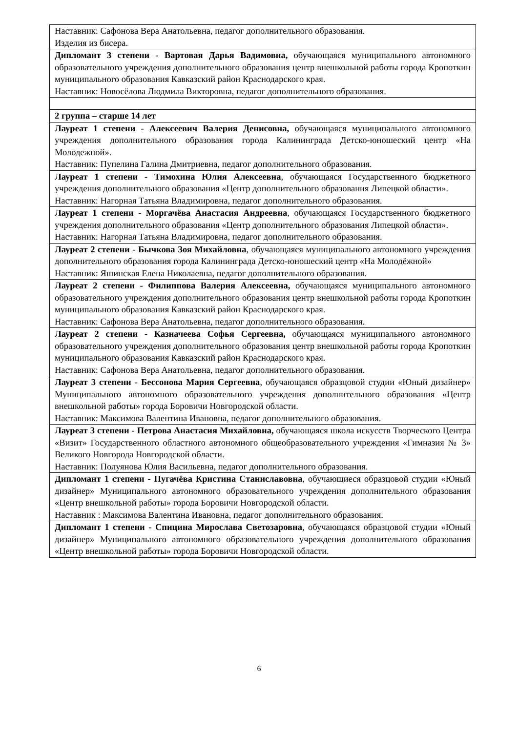| Наставник: Сафонова Вера Анатольевна, педагог дополнительного образования. Изделия из бисера. |
| Дипломант 3 степени - Вартовая Дарья Вадимовна, обучающаяся муниципального автономного образовательного учреждения дополнительного образования центр внешкольной работы города Кропоткин муниципального образования Кавказский район Краснодарского края. Наставник: Новосёлова Людмила Викторовна, педагог дополнительного образования. |
| 2 группа – старше 14 лет |
| Лауреат 1 степени - Алексеевич Валерия Денисовна, обучающаяся муниципального автономного учреждения дополнительного образования города Калининграда Детско-юношеский центр «На Молодежной». Наставник: Пупелина Галина Дмитриевна, педагог дополнительного образования. |
| Лауреат 1 степени - Тимохина Юлия Алексеевна , обучающаяся Государственного бюджетного учреждения дополнительного образования «Центр дополнительного образования Липецкой области». Наставник: Нагорная Татьяна Владимировна, педагог дополнительного образования. |
| Лауреат 1 степени - Моргачёва Анастасия Андреевна , обучающаяся Государственного бюджетного учреждения дополнительного образования «Центр дополнительного образования Липецкой области». Наставник: Нагорная Татьяна Владимировна, педагог дополнительного образования. |
| Лауреат 2 степени - Бычкова Зоя Михайловна , обучающаяся муниципального автономного учреждения дополнительного образования города Калининграда Детско-юношеский центр «На Молодёжной» Наставник: Яшинская Елена Николаевна, педагог дополнительного образования. |
| Лауреат 2 степени - Филиппова Валерия Алексеевна, обучающаяся муниципального автономного образовательного учреждения дополнительного образования центр внешкольной работы города Кропоткин муниципального образования Кавказский район Краснодарского края. Наставник: Сафонова Вера Анатольевна, педагог дополнительного образования. |
| Лауреат 2 степени - Казначеева Софья Сергеевна, обучающаяся муниципального автономного образовательного учреждения дополнительного образования центр внешкольной работы города Кропоткин муниципального образования Кавказский район Краснодарского края. Наставник: Сафонова Вера Анатольевна, педагог дополнительного образования. |
| Лауреат 3 степени - Бессонова Мария Сергеевна , обучающаяся образцовой студии «Юный дизайнер» Муниципального автономного образовательного учреждения дополнительного образования «Центр внешкольной работы» города Боровичи Новгородской области. Наставник: Максимова Валентина Ивановна, педагог дополнительного образования. |
| Лауреат 3 степени - Петрова Анастасия Михайловна, обучающаяся школа искусств Творческого Центра «Визит» Государственного областного автономного общеобразовательного учреждения «Гимназия № 3» Великого Новгорода Новгородской области. Наставник: Полуянова Юлия Васильевна, педагог дополнительного образования. |
| Дипломант 1 степени - Пугачёва Кристина Станиславовна , обучающиеся образцовой студии «Юный дизайнер» Муниципального автономного образовательного учреждения дополнительного образования «Центр внешкольной работы» города Боровичи Новгородской области. Наставник : Максимова Валентина Ивановна, педагог дополнительного образования. |
| Дипломант 1 степени - Спицина Мирослава Светозаровна , обучающаяся образцовой студии «Юный дизайнер» Муниципального автономного образовательного учреждения дополнительного образования «Центр внешкольной работы» города Боровичи Новгородской области. |
6